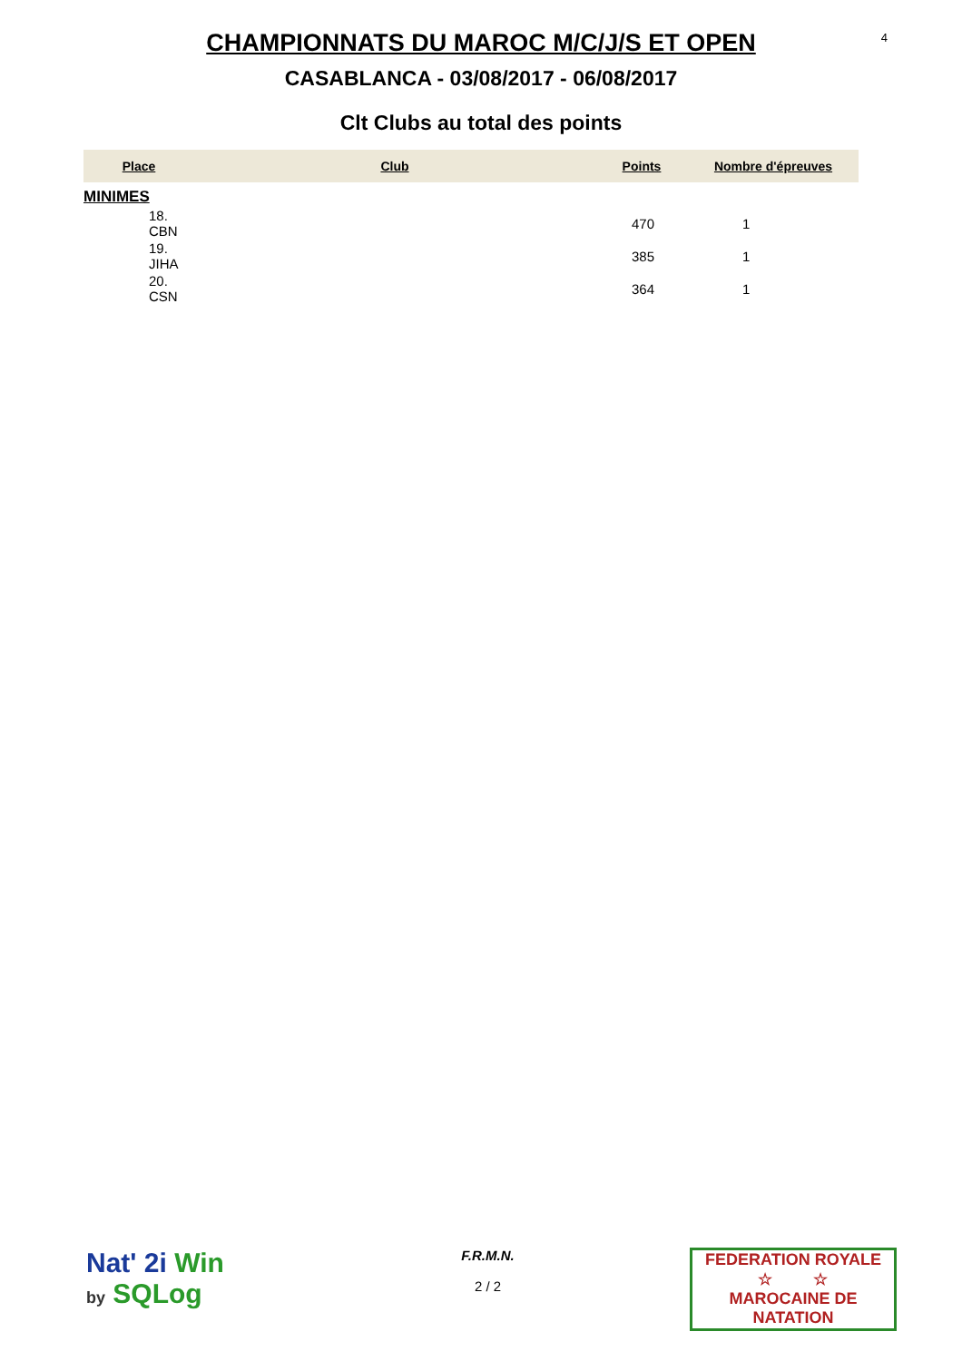4
CHAMPIONNATS DU MAROC M/C/J/S ET OPEN
CASABLANCA - 03/08/2017 - 06/08/2017
Clt Clubs au total des points
| Place | Club | Points | Nombre d'épreuves |
| --- | --- | --- | --- |
| MINIMES | | | |
| 18. CBN | | 470 | 1 |
| 19. JIHA | | 385 | 1 |
| 20. CSN | | 364 | 1 |
Nat' 2i Win
by SQLog
F.R.M.N.
2 / 2
FEDERATION ROYALE
☆ ☆
MAROCAINE DE NATATION